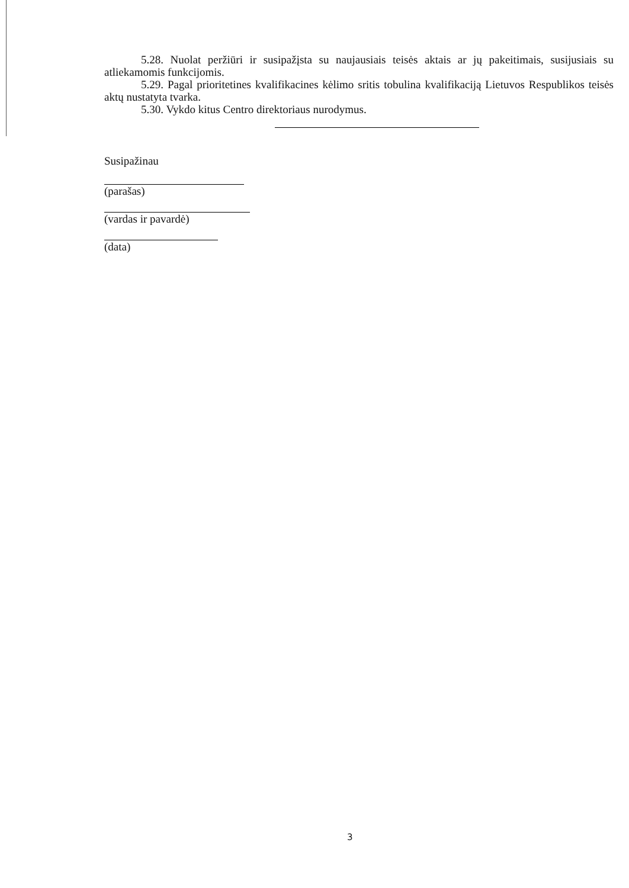5.28. Nuolat peržiūri ir susipažįsta su naujausiais teisės aktais ar jų pakeitimais, susijusiais su atliekamomis funkcijomis.
5.29. Pagal prioritetines kvalifikacines kėlimo sritis tobulina kvalifikaciją Lietuvos Respublikos teisės aktų nustatyta tvarka.
5.30. Vykdo kitus Centro direktoriaus nurodymus.
Susipažinau
(parašas)
(vardas ir pavardė)
(data)
3